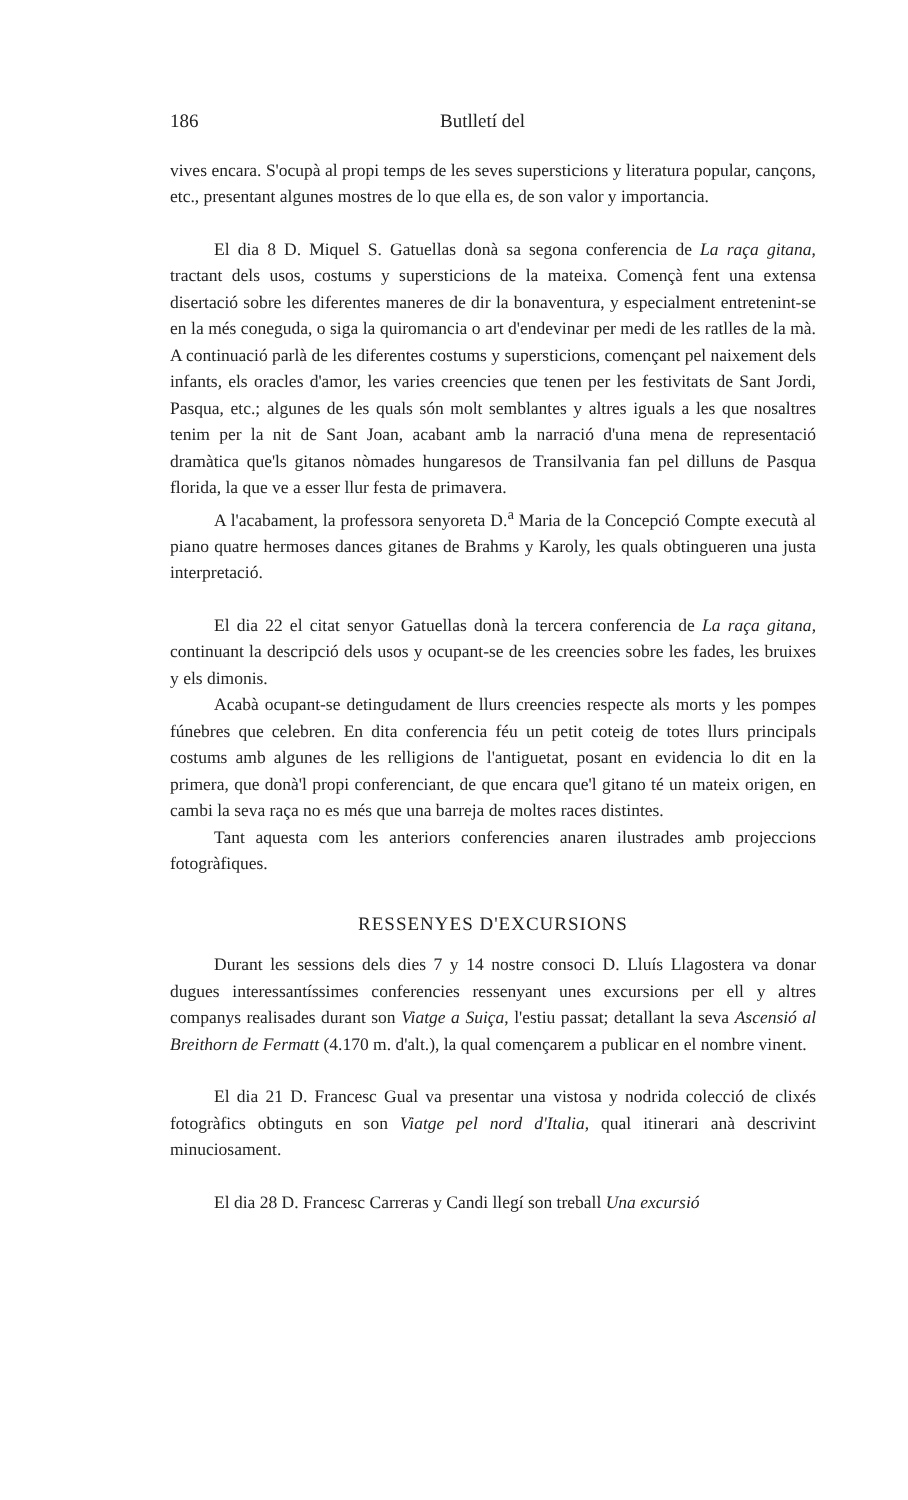186 Butlletí del
vives encara. S'ocupà al propi temps de les seves supersticions y literatura popular, cançons, etc., presentant algunes mostres de lo que ella es, de son valor y importancia.
El dia 8 D. Miquel S. Gatuellas donà sa segona conferencia de La raça gitana, tractant dels usos, costums y supersticions de la mateixa. Començà fent una extensa disertació sobre les diferentes maneres de dir la bonaventura, y especialment entretenint-se en la més coneguda, o siga la quiromancia o art d'endevinar per medi de les ratlles de la mà. A continuació parlà de les diferentes costums y supersticions, començant pel naixement dels infants, els oracles d'amor, les varies creencies que tenen per les festivitats de Sant Jordi, Pasqua, etc.; algunes de les quals són molt semblantes y altres iguals a les que nosaltres tenim per la nit de Sant Joan, acabant amb la narració d'una mena de representació dramàtica que'ls gitanos nòmades hungaresos de Transilvania fan pel dilluns de Pasqua florida, la que ve a esser llur festa de primavera.
A l'acabament, la professora senyoreta D.<sup>a</sup> Maria de la Concepció Compte executà al piano quatre hermoses dances gitanes de Brahms y Karoly, les quals obtingueren una justa interpretació.
El dia 22 el citat senyor Gatuellas donà la tercera conferencia de La raça gitana, continuant la descripció dels usos y ocupant-se de les creencies sobre les fades, les bruixes y els dimonis.
Acabà ocupant-se detingudament de llurs creencies respecte als morts y les pompes fúnebres que celebren. En dita conferencia féu un petit coteig de totes llurs principals costums amb algunes de les relligions de l'antiguetat, posant en evidencia lo dit en la primera, que donà'l propi conferenciant, de que encara que'l gitano té un mateix origen, en cambi la seva raça no es més que una barreja de moltes races distintes.
Tant aquesta com les anteriors conferencies anaren ilustrades amb projeccions fotogràfiques.
RESSENYES D'EXCURSIONS
Durant les sessions dels dies 7 y 14 nostre consoci D. Lluís Llagostera va donar dugues interessantíssimes conferencies ressenyant unes excursions per ell y altres companys realisades durant son Viatge a Suiça, l'estiu passat; detallant la seva Ascensió al Breithorn de Fermatt (4.170 m. d'alt.), la qual començarem a publicar en el nombre vinent.
El dia 21 D. Francesc Gual va presentar una vistosa y nodrida colecció de clixés fotogràfics obtinguts en son Viatge pel nord d'Italia, qual itinerari anà descrivint minuciosament.
El dia 28 D. Francesc Carreras y Candi llegí son treball Una excursió